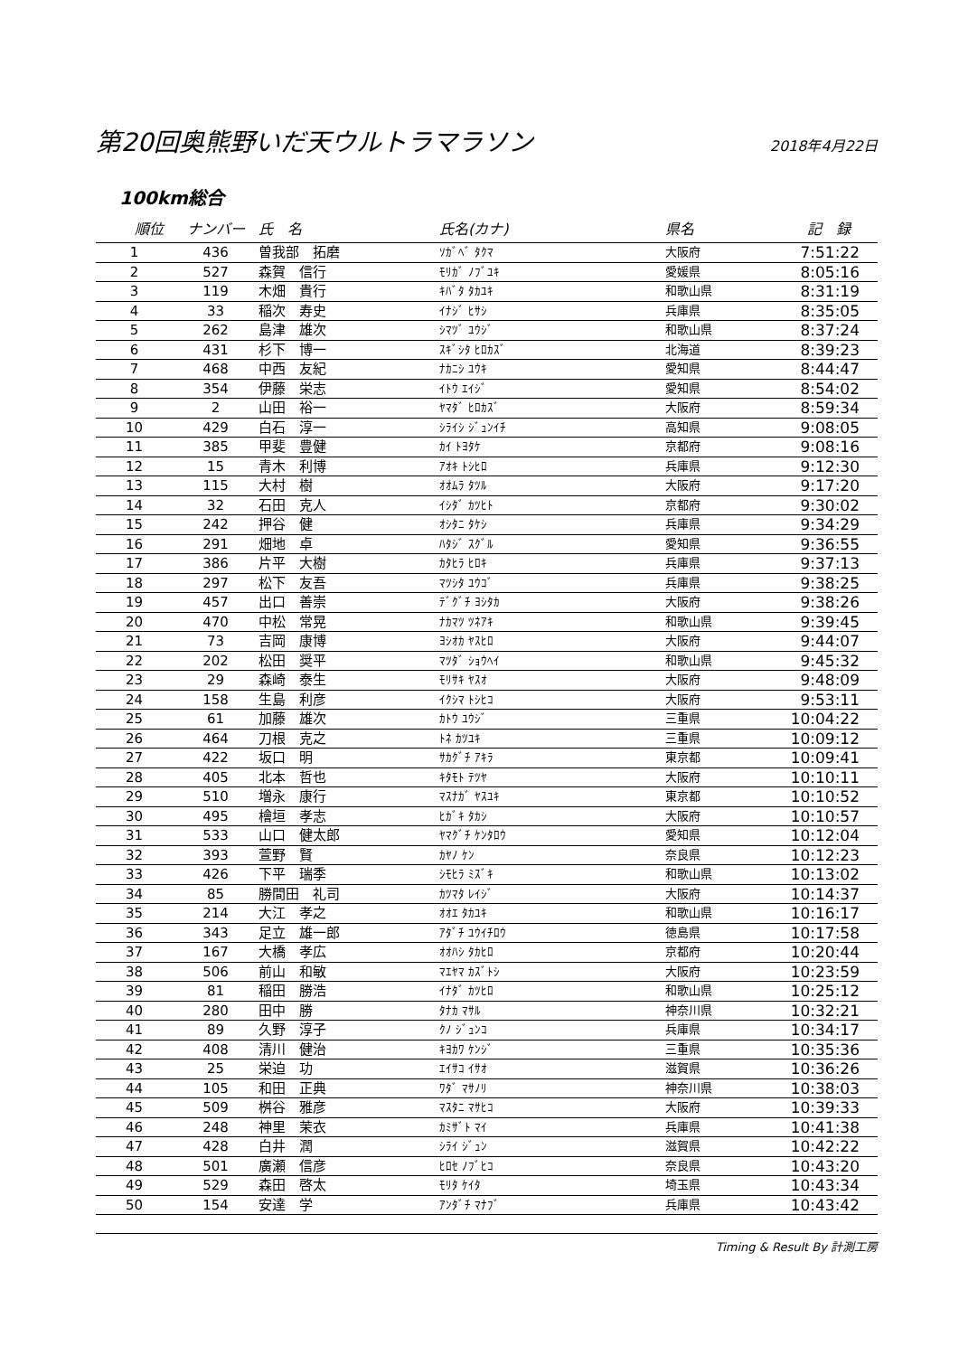第20回奥熊野いだ天ウルトラマラソン
2018年4月22日
100km総合
| 順位 | ナンバー | 氏 名 | 氏名(カナ) | 県名 | 記 録 |
| --- | --- | --- | --- | --- | --- |
| 1 | 436 | 曽我部 拓磨 | ｿｶﾞﾍﾞ ﾀｸﾏ | 大阪府 | 7:51:22 |
| 2 | 527 | 森賀 信行 | ﾓﾘｶﾞ ﾉﾌﾞﾕｷ | 愛媛県 | 8:05:16 |
| 3 | 119 | 木畑 貴行 | ｷﾊﾞﾀ ﾀｶﾕｷ | 和歌山県 | 8:31:19 |
| 4 | 33 | 稲次 寿史 | ｲﾅｼﾞ ﾋｻｼ | 兵庫県 | 8:35:05 |
| 5 | 262 | 島津 雄次 | ｼﾏﾂﾞ ﾕｳｼﾞ | 和歌山県 | 8:37:24 |
| 6 | 431 | 杉下 博一 | ｽｷﾞｼﾀ ﾋﾛｶｽﾞ | 北海道 | 8:39:23 |
| 7 | 468 | 中西 友紀 | ﾅｶﾆｼ ﾕｳｷ | 愛知県 | 8:44:47 |
| 8 | 354 | 伊藤 栄志 | ｲﾄｳ ｴｲｼﾞ | 愛知県 | 8:54:02 |
| 9 | 2 | 山田 裕一 | ﾔﾏﾀﾞ ﾋﾛｶｽﾞ | 大阪府 | 8:59:34 |
| 10 | 429 | 白石 淳一 | ｼﾗｲｼ ｼﾞｭﾝｲﾁ | 高知県 | 9:08:05 |
| 11 | 385 | 甲斐 豊健 | ｶｲ ﾄﾖﾀｹ | 京都府 | 9:08:16 |
| 12 | 15 | 青木 利博 | ｱｵｷ ﾄｼﾋﾛ | 兵庫県 | 9:12:30 |
| 13 | 115 | 大村 樹 | ｵｵﾑﾗ ﾀﾂﾙ | 大阪府 | 9:17:20 |
| 14 | 32 | 石田 克人 | ｲｼﾀﾞ ｶﾂﾋﾄ | 京都府 | 9:30:02 |
| 15 | 242 | 押谷 健 | ｵｼﾀﾆ ﾀｹｼ | 兵庫県 | 9:34:29 |
| 16 | 291 | 畑地 卓 | ﾊﾀｼﾞ ｽｸﾞﾙ | 愛知県 | 9:36:55 |
| 17 | 386 | 片平 大樹 | ｶﾀﾋﾗ ﾋﾛｷ | 兵庫県 | 9:37:13 |
| 18 | 297 | 松下 友吾 | ﾏﾂｼﾀ ﾕｳｺﾞ | 兵庫県 | 9:38:25 |
| 19 | 457 | 出口 善崇 | ﾃﾞｸﾞﾁ ﾖｼﾀｶ | 大阪府 | 9:38:26 |
| 20 | 470 | 中松 常晃 | ﾅｶﾏﾂ ﾂﾈｱｷ | 和歌山県 | 9:39:45 |
| 21 | 73 | 吉岡 康博 | ﾖｼｵｶ ﾔｽﾋﾛ | 大阪府 | 9:44:07 |
| 22 | 202 | 松田 奨平 | ﾏﾂﾀﾞ ｼｮｳﾍｲ | 和歌山県 | 9:45:32 |
| 23 | 29 | 森崎 泰生 | ﾓﾘｻｷ ﾔｽｵ | 大阪府 | 9:48:09 |
| 24 | 158 | 生島 利彦 | ｲｸｼﾏ ﾄｼﾋｺ | 大阪府 | 9:53:11 |
| 25 | 61 | 加藤 雄次 | ｶﾄｳ ﾕｳｼﾞ | 三重県 | 10:04:22 |
| 26 | 464 | 刀根 克之 | ﾄﾈ ｶﾂﾕｷ | 三重県 | 10:09:12 |
| 27 | 422 | 坂口 明 | ｻｶｸﾞﾁ ｱｷﾗ | 東京都 | 10:09:41 |
| 28 | 405 | 北本 哲也 | ｷﾀﾓﾄ ﾃﾂﾔ | 大阪府 | 10:10:11 |
| 29 | 510 | 増永 康行 | ﾏｽﾅｶﾞ ﾔｽﾕｷ | 東京都 | 10:10:52 |
| 30 | 495 | 檜垣 孝志 | ﾋｶﾞｷ ﾀｶｼ | 大阪府 | 10:10:57 |
| 31 | 533 | 山口 健太郎 | ﾔﾏｸﾞﾁ ｹﾝﾀﾛｳ | 愛知県 | 10:12:04 |
| 32 | 393 | 萱野 賢 | ｶﾔﾉ ｹﾝ | 奈良県 | 10:12:23 |
| 33 | 426 | 下平 瑞季 | ｼﾓﾋﾗ ﾐｽﾞｷ | 和歌山県 | 10:13:02 |
| 34 | 85 | 勝間田 礼司 | ｶﾂﾏﾀ ﾚｲｼﾞ | 大阪府 | 10:14:37 |
| 35 | 214 | 大江 孝之 | ｵｵｴ ﾀｶﾕｷ | 和歌山県 | 10:16:17 |
| 36 | 343 | 足立 雄一郎 | ｱﾀﾞﾁ ﾕｳｲﾁﾛｳ | 徳島県 | 10:17:58 |
| 37 | 167 | 大橋 孝広 | ｵｵﾊｼ ﾀｶﾋﾛ | 京都府 | 10:20:44 |
| 38 | 506 | 前山 和敏 | ﾏｴﾔﾏ ｶｽﾞﾄｼ | 大阪府 | 10:23:59 |
| 39 | 81 | 稲田 勝浩 | ｲﾅﾀﾞ ｶﾂﾋﾛ | 和歌山県 | 10:25:12 |
| 40 | 280 | 田中 勝 | ﾀﾅｶ ﾏｻﾙ | 神奈川県 | 10:32:21 |
| 41 | 89 | 久野 淳子 | ｸﾉ ｼﾞｭﾝｺ | 兵庫県 | 10:34:17 |
| 42 | 408 | 清川 健治 | ｷﾖｶﾜ ｹﾝｼﾞ | 三重県 | 10:35:36 |
| 43 | 25 | 栄迫 功 | ｴｲｻｺ ｲｻｵ | 滋賀県 | 10:36:26 |
| 44 | 105 | 和田 正典 | ﾜﾀﾞ ﾏｻﾉﾘ | 神奈川県 | 10:38:03 |
| 45 | 509 | 桝谷 雅彦 | ﾏｽﾀﾆ ﾏｻﾋｺ | 大阪府 | 10:39:33 |
| 46 | 248 | 神里 茉衣 | ｶﾐｻﾞﾄ ﾏｲ | 兵庫県 | 10:41:38 |
| 47 | 428 | 白井 潤 | ｼﾗｲ ｼﾞｭﾝ | 滋賀県 | 10:42:22 |
| 48 | 501 | 廣瀬 信彦 | ﾋﾛｾ ﾉﾌﾞﾋｺ | 奈良県 | 10:43:20 |
| 49 | 529 | 森田 啓太 | ﾓﾘﾀ ｹｲﾀ | 埼玉県 | 10:43:34 |
| 50 | 154 | 安達 学 | ｱﾝﾀﾞﾁ ﾏﾅﾌﾞ | 兵庫県 | 10:43:42 |
Timing & Result By 計測工房